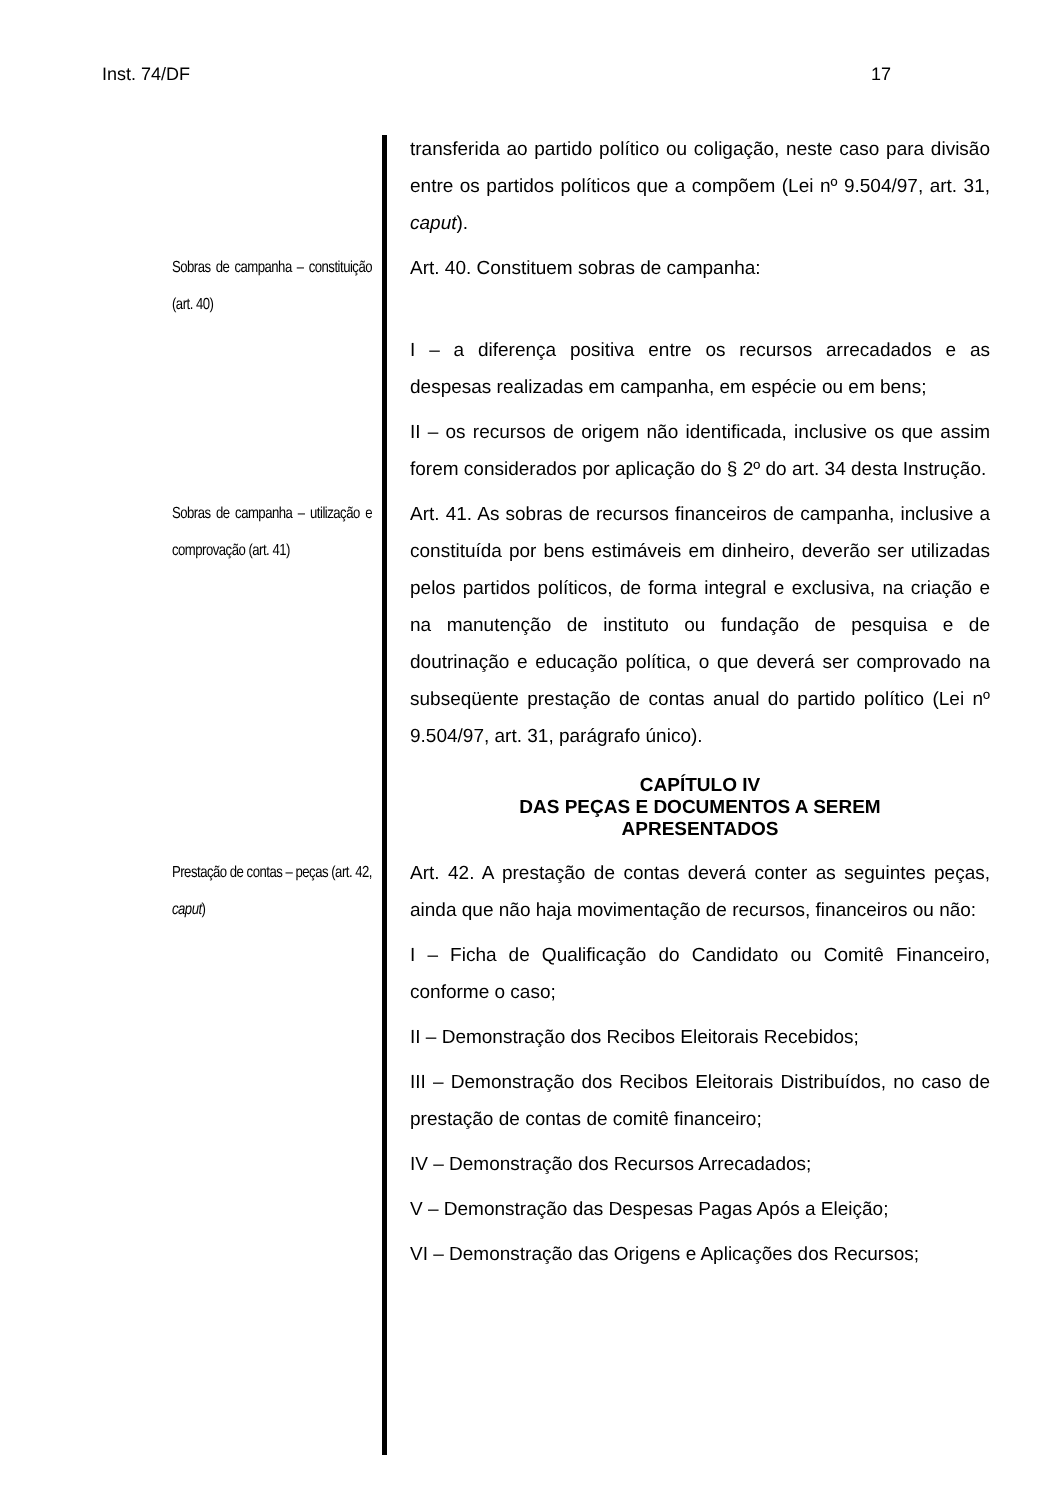Inst. 74/DF 17
transferida ao partido político ou coligação, neste caso para divisão entre os partidos políticos que a compõem (Lei nº 9.504/97, art. 31, caput).
Sobras de campanha – constituição (art. 40)
Art. 40. Constituem sobras de campanha:
I – a diferença positiva entre os recursos arrecadados e as despesas realizadas em campanha, em espécie ou em bens;
II – os recursos de origem não identificada, inclusive os que assim forem considerados por aplicação do § 2º do art. 34 desta Instrução.
Sobras de campanha – utilização e comprovação (art. 41)
Art. 41. As sobras de recursos financeiros de campanha, inclusive a constituída por bens estimáveis em dinheiro, deverão ser utilizadas pelos partidos políticos, de forma integral e exclusiva, na criação e na manutenção de instituto ou fundação de pesquisa e de doutrinação e educação política, o que deverá ser comprovado na subseqüente prestação de contas anual do partido político (Lei nº 9.504/97, art. 31, parágrafo único).
CAPÍTULO IV
DAS PEÇAS E DOCUMENTOS A SEREM
APRESENTADOS
Prestação de contas – peças (art. 42, caput)
Art. 42. A prestação de contas deverá conter as seguintes peças, ainda que não haja movimentação de recursos, financeiros ou não:
I – Ficha de Qualificação do Candidato ou Comitê Financeiro, conforme o caso;
II – Demonstração dos Recibos Eleitorais Recebidos;
III – Demonstração dos Recibos Eleitorais Distribuídos, no caso de prestação de contas de comitê financeiro;
IV – Demonstração dos Recursos Arrecadados;
V – Demonstração das Despesas Pagas Após a Eleição;
VI – Demonstração das Origens e Aplicações dos Recursos;